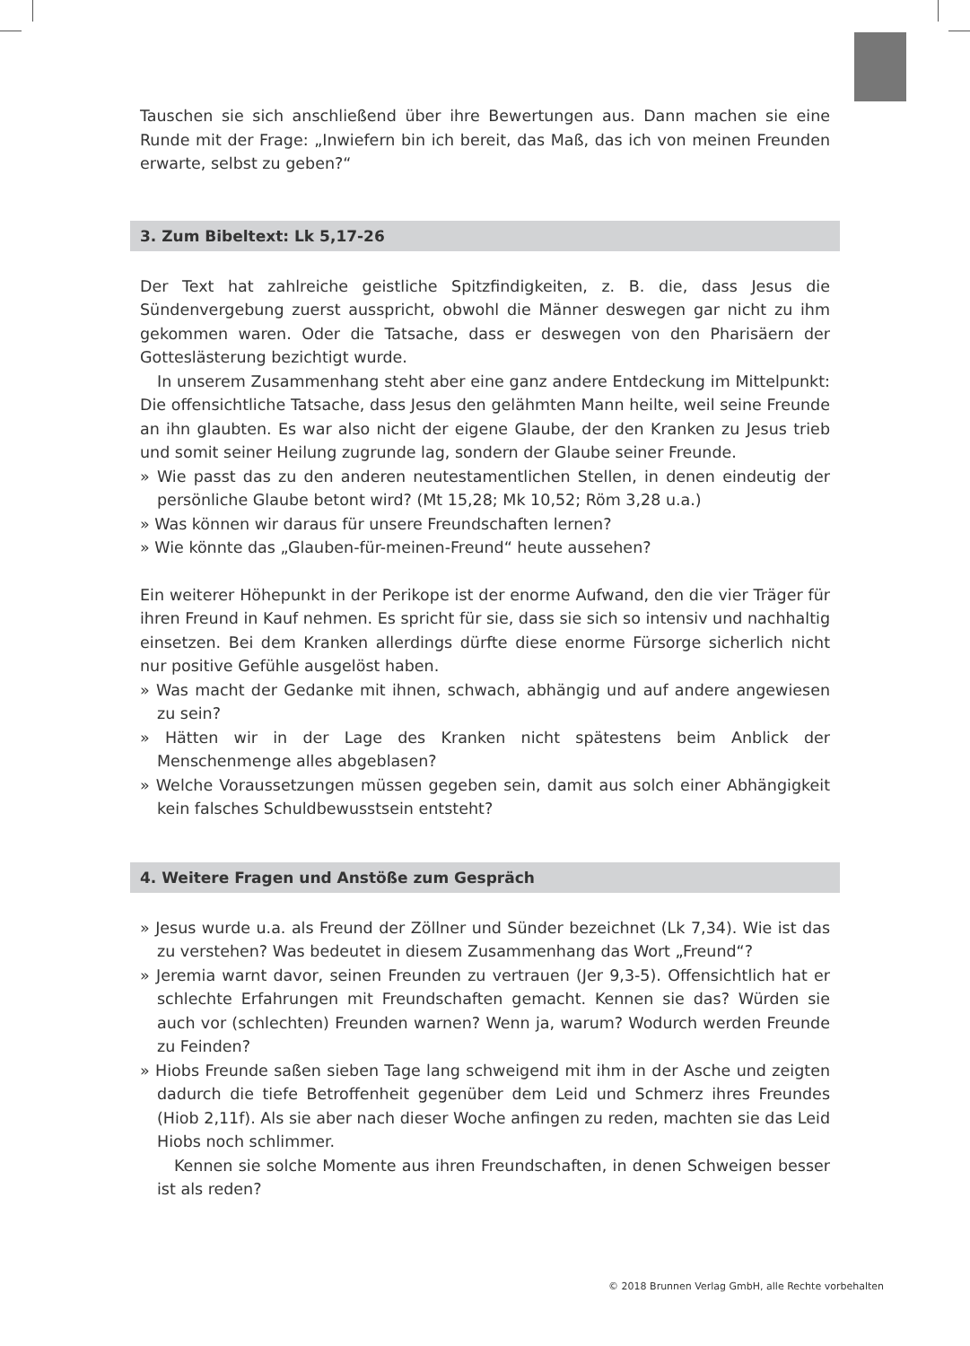Tauschen sie sich anschließend über ihre Bewertungen aus. Dann machen sie eine Runde mit der Frage: „Inwiefern bin ich bereit, das Maß, das ich von meinen Freunden erwarte, selbst zu geben?“
3. Zum Bibeltext: Lk 5,17-26
Der Text hat zahlreiche geistliche Spitzfindigkeiten, z. B. die, dass Jesus die Sündenvergebung zuerst ausspricht, obwohl die Männer deswegen gar nicht zu ihm gekommen waren. Oder die Tatsache, dass er deswegen von den Pharisäern der Gotteslästerung bezichtigt wurde.
In unserem Zusammenhang steht aber eine ganz andere Entdeckung im Mittelpunkt: Die offensichtliche Tatsache, dass Jesus den gelähmten Mann heilte, weil seine Freunde an ihn glaubten. Es war also nicht der eigene Glaube, der den Kranken zu Jesus trieb und somit seiner Heilung zugrunde lag, sondern der Glaube seiner Freunde.
» Wie passt das zu den anderen neutestamentlichen Stellen, in denen eindeutig der persönliche Glaube betont wird? (Mt 15,28; Mk 10,52; Röm 3,28 u.a.)
» Was können wir daraus für unsere Freundschaften lernen?
» Wie könnte das „Glauben-für-meinen-Freund“ heute aussehen?
Ein weiterer Höhepunkt in der Perikope ist der enorme Aufwand, den die vier Träger für ihren Freund in Kauf nehmen. Es spricht für sie, dass sie sich so intensiv und nachhaltig einsetzen. Bei dem Kranken allerdings dürfte diese enorme Fürsorge sicherlich nicht nur positive Gefühle ausgelöst haben.
» Was macht der Gedanke mit ihnen, schwach, abhängig und auf andere angewiesen zu sein?
» Hätten wir in der Lage des Kranken nicht spätestens beim Anblick der Menschenmenge alles abgeblasen?
» Welche Voraussetzungen müssen gegeben sein, damit aus solch einer Abhängigkeit kein falsches Schuldbewusstsein entsteht?
4. Weitere Fragen und Anstöße zum Gespräch
» Jesus wurde u.a. als Freund der Zöllner und Sünder bezeichnet (Lk 7,34). Wie ist das zu verstehen? Was bedeutet in diesem Zusammenhang das Wort „Freund“?
» Jeremia warnt davor, seinen Freunden zu vertrauen (Jer 9,3-5). Offensichtlich hat er schlechte Erfahrungen mit Freundschaften gemacht. Kennen sie das? Würden sie auch vor (schlechten) Freunden warnen? Wenn ja, warum? Wodurch werden Freunde zu Feinden?
» Hiobs Freunde saßen sieben Tage lang schweigend mit ihm in der Asche und zeigten dadurch die tiefe Betroffenheit gegenüber dem Leid und Schmerz ihres Freundes (Hiob 2,11f). Als sie aber nach dieser Woche anfingen zu reden, machten sie das Leid Hiobs noch schlimmer.
Kennen sie solche Momente aus ihren Freundschaften, in denen Schweigen besser ist als reden?
© 2018 Brunnen Verlag GmbH, alle Rechte vorbehalten